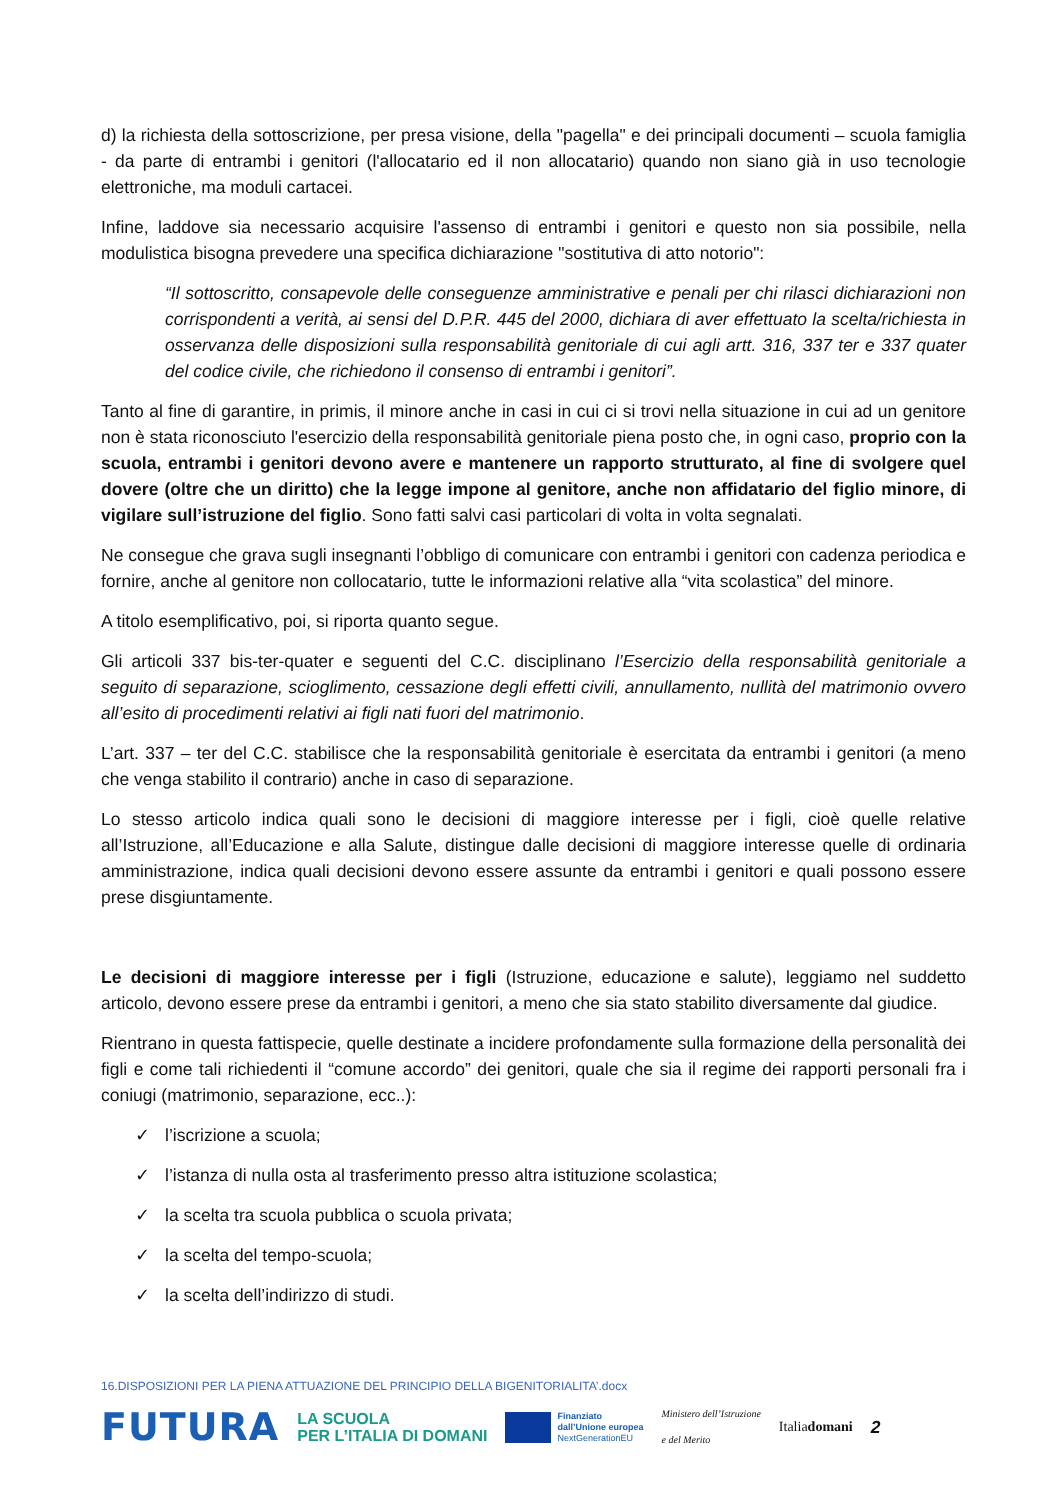d) la richiesta della sottoscrizione, per presa visione, della "pagella" e dei principali documenti – scuola famiglia - da parte di entrambi i genitori (l'allocatario ed il non allocatario) quando non siano già in uso tecnologie elettroniche, ma moduli cartacei.
Infine, laddove sia necessario acquisire l'assenso di entrambi i genitori e questo non sia possibile, nella modulistica bisogna prevedere una specifica dichiarazione "sostitutiva di atto notorio":
“Il sottoscritto, consapevole delle conseguenze amministrative e penali per chi rilasci dichiarazioni non corrispondenti a verità, ai sensi del D.P.R. 445 del 2000, dichiara di aver effettuato la scelta/richiesta in osservanza delle disposizioni sulla responsabilità genitoriale di cui agli artt. 316, 337 ter e 337 quater del codice civile, che richiedono il consenso di entrambi i genitori”.
Tanto al fine di garantire, in primis, il minore anche in casi in cui ci si trovi nella situazione in cui ad un genitore non è stata riconosciuto l'esercizio della responsabilità genitoriale piena posto che, in ogni caso, proprio con la scuola, entrambi i genitori devono avere e mantenere un rapporto strutturato, al fine di svolgere quel dovere (oltre che un diritto) che la legge impone al genitore, anche non affidatario del figlio minore, di vigilare sull’istruzione del figlio. Sono fatti salvi casi particolari di volta in volta segnalati.
Ne consegue che grava sugli insegnanti l’obbligo di comunicare con entrambi i genitori con cadenza periodica e fornire, anche al genitore non collocatario, tutte le informazioni relative alla “vita scolastica” del minore.
A titolo esemplificativo, poi, si riporta quanto segue.
Gli articoli 337 bis-ter-quater e seguenti del C.C. disciplinano l’Esercizio della responsabilità genitoriale a seguito di separazione, scioglimento, cessazione degli effetti civili, annullamento, nullità del matrimonio ovvero all’esito di procedimenti relativi ai figli nati fuori del matrimonio.
L’art. 337 – ter del C.C. stabilisce che la responsabilità genitoriale è esercitata da entrambi i genitori (a meno che venga stabilito il contrario) anche in caso di separazione.
Lo stesso articolo indica quali sono le decisioni di maggiore interesse per i figli, cioè quelle relative all’Istruzione, all’Educazione e alla Salute, distingue dalle decisioni di maggiore interesse quelle di ordinaria amministrazione, indica quali decisioni devono essere assunte da entrambi i genitori e quali possono essere prese disgiuntamente.
Le decisioni di maggiore interesse per i figli (Istruzione, educazione e salute), leggiamo nel suddetto articolo, devono essere prese da entrambi i genitori, a meno che sia stato stabilito diversamente dal giudice.
Rientrano in questa fattispecie, quelle destinate a incidere profondamente sulla formazione della personalità dei figli e come tali richiedenti il “comune accordo” dei genitori, quale che sia il regime dei rapporti personali fra i coniugi (matrimonio, separazione, ecc..):
✓ l’iscrizione a scuola;
✓ l’istanza di nulla osta al trasferimento presso altra istituzione scolastica;
✓ la scelta tra scuola pubblica o scuola privata;
✓ la scelta del tempo-scuola;
✓ la scelta dell’indirizzo di studi.
16.DISPOSIZIONI PER LA PIENA ATTUAZIONE DEL PRINCIPIO DELLA BIGENITORIALITA’.docx
FUTURA
LA SCUOLA
PER L’ITALIA DI DOMANI
Finanziato
dall’Unione europea
NextGenerationEU
Ministero dell’Istruzione
e del Merito
Italiadomani
2